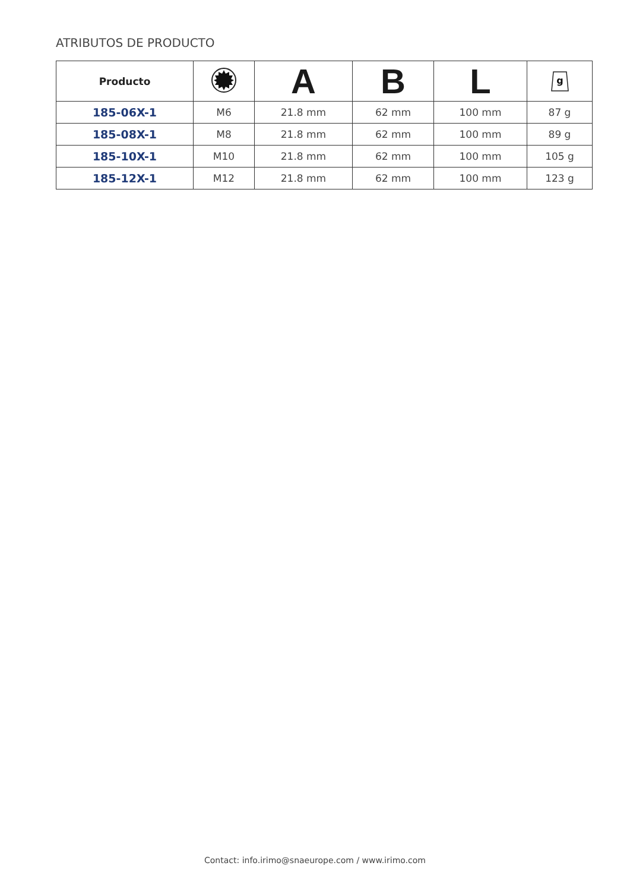ATRIBUTOS DE PRODUCTO
| Producto | | A | B | L | g |
| --- | --- | --- | --- | --- | --- |
| 185-06X-1 | M6 | 21.8 mm | 62 mm | 100 mm | 87 g |
| 185-08X-1 | M8 | 21.8 mm | 62 mm | 100 mm | 89 g |
| 185-10X-1 | M10 | 21.8 mm | 62 mm | 100 mm | 105 g |
| 185-12X-1 | M12 | 21.8 mm | 62 mm | 100 mm | 123 g |
Contact: info.irimo@snaeurope.com / www.irimo.com